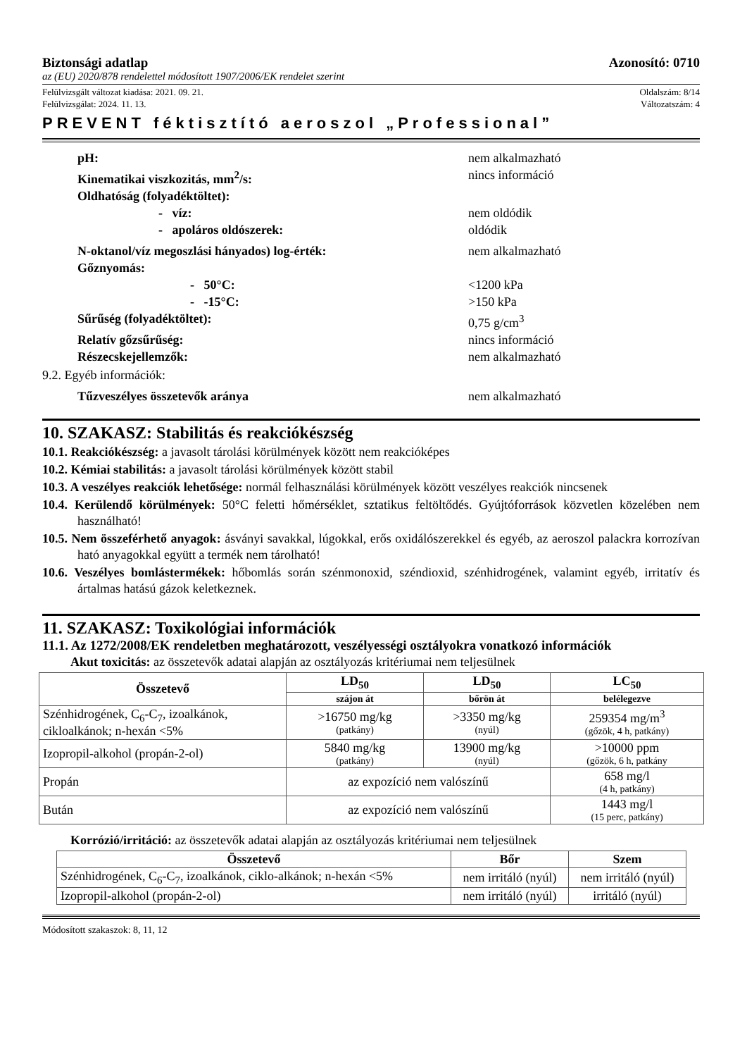Biztonsági adatlap Azonosító: 0710
az (EU) 2020/878 rendelettel módosított 1907/2006/EK rendelet szerint
Felülvizsgált változat kiadása: 2021. 09. 21. Oldalszám: 8/14
Felülvizsgálat: 2024. 11. 13. Változatszám: 4
PREVENT féktisztító aeroszol „Professional”
pH: nem alkalmazható
Kinematikai viszkozitás, mm<sup>2</sup>/s: nincs információ
Oldhatóság (folyadéktöltet):
- víz: nem oldódik
- apoláros oldószerek: oldódik
N-oktanol/víz megoszlási hányados) log-érték: nem alkalmazható
Gőznyomás:
- 50°C: <1200 kPa
- -15°C: >150 kPa
Sűrűség (folyadéktöltet): 0,75 g/cm<sup>3</sup>
Relatív gőzsűrűség: nincs információ
Részecskejellemzők: nem alkalmazható
9.2. Egyéb információk:
Tűzveszélyes összetevők aránya nem alkalmazható
10. SZAKASZ: Stabilitás és reakciókészség
10.1. Reakciókészség: a javasolt tárolási körülmények között nem reakcióképes
10.2. Kémiai stabilitás: a javasolt tárolási körülmények között stabil
10.3. A veszélyes reakciók lehetősége: normál felhasználási körülmények között veszélyes reakciók nincsenek
10.4. Kerülendő körülmények: 50°C feletti hőmérséklet, sztatikus feltöltődés. Gyújtóforrások közvetlen közelében nem használható!
10.5. Nem összeférhető anyagok: ásványi savakkal, lúgokkal, erős oxidálószerekkel és egyéb, az aeroszol palackra korrozívan ható anyagokkal együtt a termék nem tárolható!
10.6. Veszélyes bomlástermékek: hőbomlás során szénmonoxid, széndioxid, szénhidrogének, valamint egyéb, irritatív és ártalmas hatású gázok keletkeznek.
11. SZAKASZ: Toxikológiai információk
11.1. Az 1272/2008/EK rendeletben meghatározott, veszélyességi osztályokra vonatkozó információk
Akut toxicitás: az összetevők adatai alapján az osztályozás kritériumai nem teljesülnek
| Összetevő | LD<sub>50</sub> | LD<sub>50</sub> | LC<sub>50</sub> |
| --- | --- | --- | --- |
| | szájon át | bőrön át | belélegezve |
| Szénhidrogének, C<sub>6</sub>-C<sub>7</sub>, izoalkánok, cikloalkánok; n-hexán <5% | >16750 mg/kg (patkány) | >3350 mg/kg (nyúl) | 259354 mg/m<sup>3</sup> (gőzök, 4 h, patkány) |
| Izopropil-alkohol (propán-2-ol) | 5840 mg/kg (patkány) | 13900 mg/kg (nyúl) | >10000 ppm (gőzök, 6 h, patkány |
| Propán | az expozíció nem valószínű | | 658 mg/l (4 h, patkány) |
| Bután | az expozíció nem valószínű | | 1443 mg/l (15 perc, patkány) |
Korrózió/irritáció: az összetevők adatai alapján az osztályozás kritériumai nem teljesülnek
| Összetevő | Bőr | Szem |
| --- | --- | --- |
| Szénhidrogének, C<sub>6</sub>-C<sub>7</sub>, izoalkánok, ciklo-alkánok; n-hexán <5% | nem irritáló (nyúl) | nem irritáló (nyúl) |
| Izopropil-alkohol (propán-2-ol) | nem irritáló (nyúl) | irritáló (nyúl) |
Módosított szakaszok: 8, 11, 12